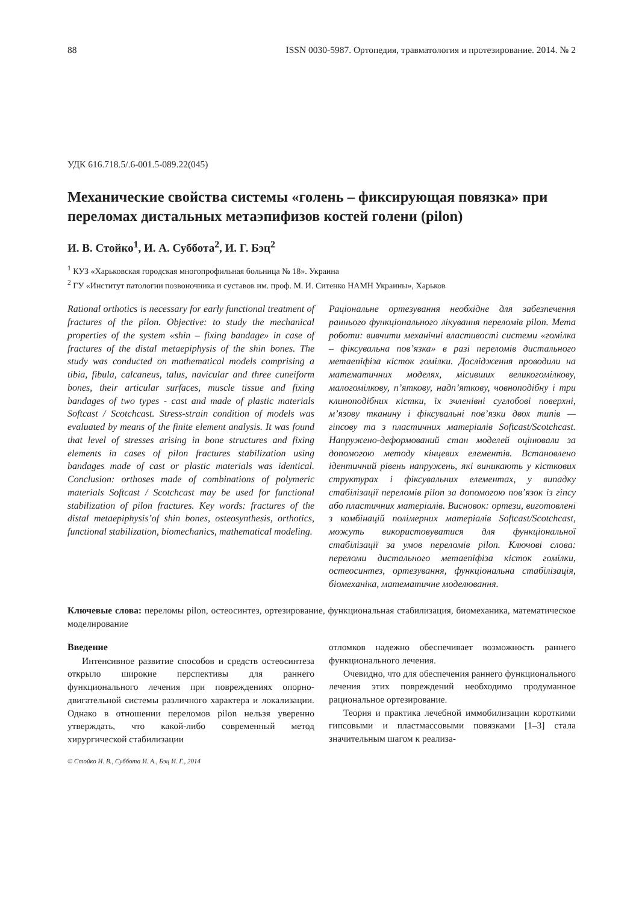88 ISSN 0030-5987. Ортопедия, травматология и протезирование. 2014. № 2
УДК 616.718.5/.6-001.5-089.22(045)
Механические свойства системы «голень – фиксирующая повязка» при переломах дистальных метаэпифизов костей голени (pilon)
И. В. Стойко<sup>1</sup>, И. А. Суббота<sup>2</sup>, И. Г. Бэц<sup>2</sup>
<sup>1</sup> КУЗ «Харьковская городская многопрофильная больница № 18». Украина
<sup>2</sup> ГУ «Институт патологии позвоночника и суставов им. проф. М. И. Ситенко НАМН Украины», Харьков
Rational orthotics is necessary for early functional treatment of fractures of the pilon. Objective: to study the mechanical properties of the system «shin – fixing bandage» in case of fractures of the distal metaepiphysis of the shin bones. The study was conducted on mathematical models comprising a tibia, fibula, calcaneus, talus, navicular and three cuneiform bones, their articular surfaces, muscle tissue and fixing bandages of two types - cast and made of plastic materials Softcast / Scotchcast. Stress-strain condition of models was evaluated by means of the finite element analysis. It was found that level of stresses arising in bone structures and fixing elements in cases of pilon fractures stabilization using bandages made of cast or plastic materials was identical. Conclusion: orthoses made of combinations of polymeric materials Softcast / Scotchcast may be used for functional stabilization of pilon fractures. Key words: fractures of the distal metaepiphysis’of shin bones, osteosynthesis, orthotics, functional stabilization, biomechanics, mathematical modeling.
Раціональне ортезування необхідне для забезпечення раннього функціонального лікування переломів pilon. Мета роботи: вивчити механічні властивості системи «гомілка – фіксувальна пов’язка» в разі переломів дистального метаепіфіза кісток гомілки. Дослідження проводили на математичних моделях, місивших великогомілкову, малогомілкову, п’яткову, надп’яткову, човноподібну і три клиноподібних кістки, їх зчленівні суглобові поверхні, м’язову тканину і фіксувальні пов’язки двох типів — гіпсову та з пластичних матеріалів Softcast/Scotchcast. Напружено-деформований стан моделей оцінювали за допомогою методу кінцевих елементів. Встановлено ідентичний рівень напружень, які виникають у кісткових структурах і фіксувальних елементах, у випадку стабілізації переломів pilon за допомогою пов’язок із гіпсу або пластичних матеріалів. Висновок: ортези, виготовлені з комбінацій полімерних матеріалів Softcast/Scotchcast, можуть використовуватися для функціональної стабілізації за умов переломів pilon. Ключові слова: переломи дистального метаепіфіза кісток гомілки, остеосинтез, ортезування, функціональна стабілізація, біомеханіка, математичне моделювання.
Ключевые слова: переломы pilon, остеосинтез, ортезирование, функциональная стабилизация, биомеханика, математическое моделирование
Введение
Интенсивное развитие способов и средств остеосинтеза открыло широкие перспективы для раннего функционального лечения при повреждениях опорно-двигательной системы различного характера и локализации. Однако в отношении переломов pilon нельзя уверенно утверждать, что какой-либо современный метод хирургической стабилизации
© Стойко И. В., Суббота И. А., Бэц И. Г., 2014
отломков надежно обеспечивает возможность раннего функционального лечения.
Очевидно, что для обеспечения раннего функционального лечения этих повреждений необходимо продуманное рациональное ортезирование.
Теория и практика лечебной иммобилизации короткими гипсовыми и пластмассовыми повязками [1–3] стала значительным шагом к реализа-